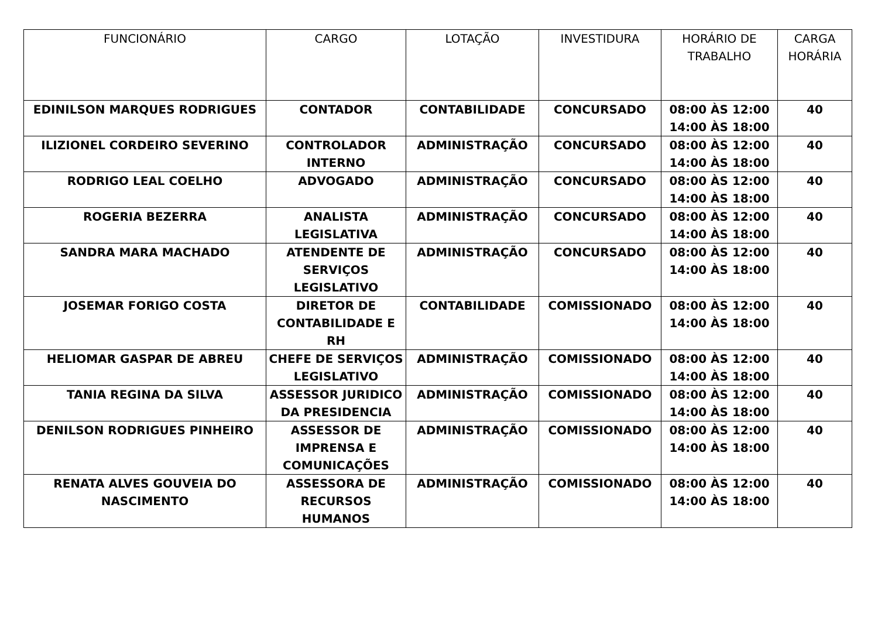| FUNCIONÁRIO | CARGO | LOTAÇÃO | INVESTIDURA | HORÁRIO DE TRABALHO | CARGA HORÁRIA |
| --- | --- | --- | --- | --- | --- |
| EDINILSON MARQUES RODRIGUES | CONTADOR | CONTABILIDADE | CONCURSADO | 08:00 ÀS 12:00 14:00 ÀS 18:00 | 40 |
| ILIZIONEL CORDEIRO SEVERINO | CONTROLADOR INTERNO | ADMINISTRAÇÃO | CONCURSADO | 08:00 ÀS 12:00 14:00 ÀS 18:00 | 40 |
| RODRIGO LEAL COELHO | ADVOGADO | ADMINISTRAÇÃO | CONCURSADO | 08:00 ÀS 12:00 14:00 ÀS 18:00 | 40 |
| ROGERIA BEZERRA | ANALISTA LEGISLATIVA | ADMINISTRAÇÃO | CONCURSADO | 08:00 ÀS 12:00 14:00 ÀS 18:00 | 40 |
| SANDRA MARA MACHADO | ATENDENTE DE SERVIÇOS LEGISLATIVO | ADMINISTRAÇÃO | CONCURSADO | 08:00 ÀS 12:00 14:00 ÀS 18:00 | 40 |
| JOSEMAR FORIGO COSTA | DIRETOR DE CONTABILIDADE E RH | CONTABILIDADE | COMISSIONADO | 08:00 ÀS 12:00 14:00 ÀS 18:00 | 40 |
| HELIOMAR GASPAR DE ABREU | CHEFE DE SERVIÇOS LEGISLATIVO | ADMINISTRAÇÃO | COMISSIONADO | 08:00 ÀS 12:00 14:00 ÀS 18:00 | 40 |
| TANIA REGINA DA SILVA | ASSESSOR JURIDICO DA PRESIDENCIA | ADMINISTRAÇÃO | COMISSIONADO | 08:00 ÀS 12:00 14:00 ÀS 18:00 | 40 |
| DENILSON RODRIGUES PINHEIRO | ASSESSOR DE IMPRENSA E COMUNICAÇÕES | ADMINISTRAÇÃO | COMISSIONADO | 08:00 ÀS 12:00 14:00 ÀS 18:00 | 40 |
| RENATA ALVES GOUVEIA DO NASCIMENTO | ASSESSORA DE RECURSOS HUMANOS | ADMINISTRAÇÃO | COMISSIONADO | 08:00 ÀS 12:00 14:00 ÀS 18:00 | 40 |